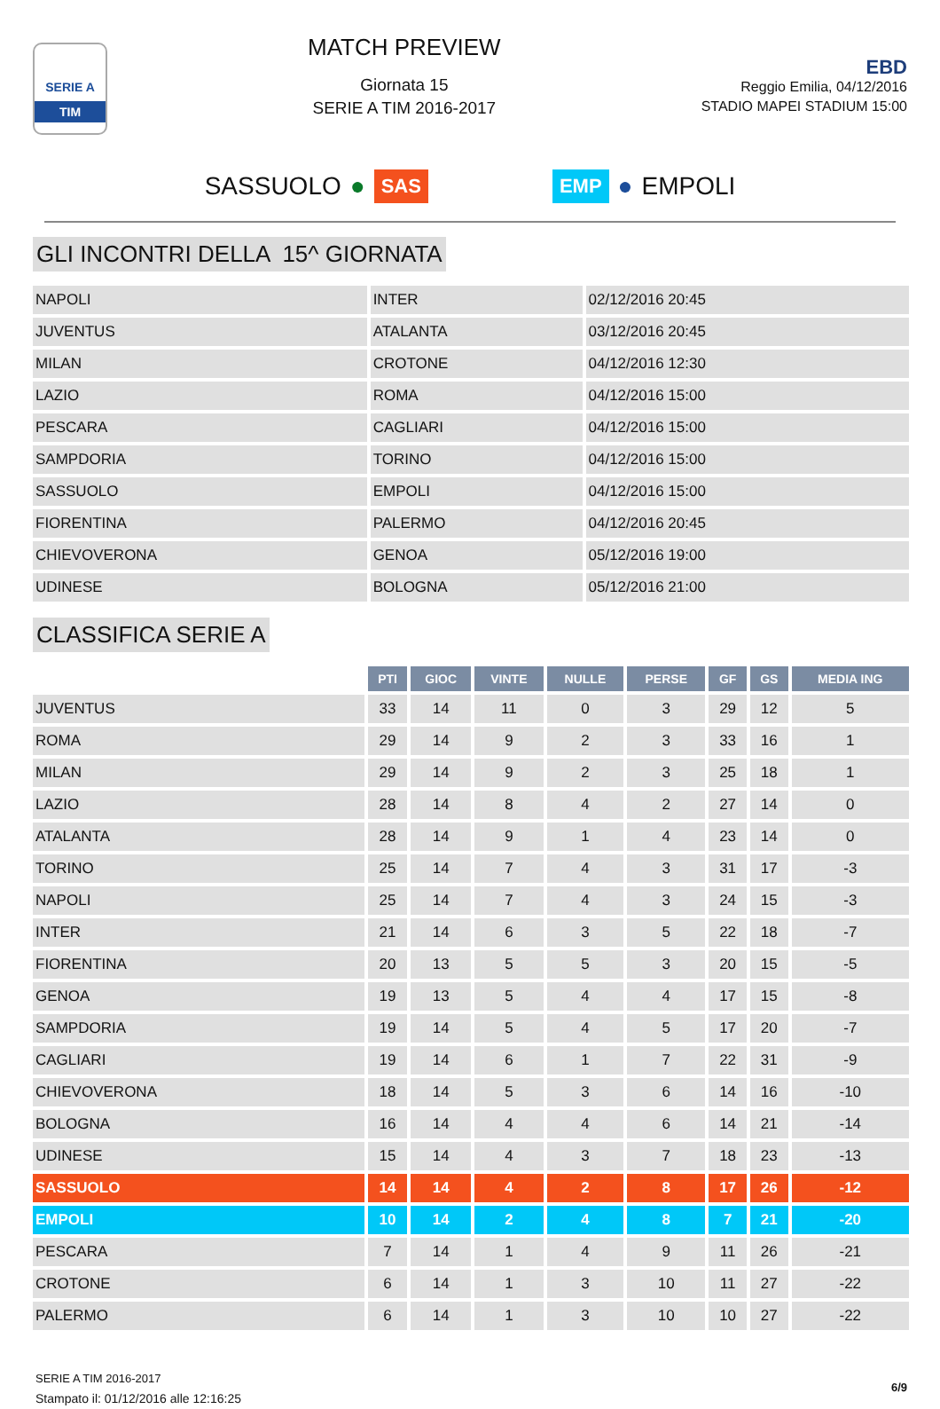SERIE A
TIM
MATCH PREVIEW
Giornata 15
SERIE A TIM 2016-2017
EBD
Reggio Emilia, 04/12/2016
STADIO MAPEI STADIUM 15:00
SASSUOLO ● SAS EMP ● EMPOLI
GLI INCONTRI DELLA 15^ GIORNATA
| NAPOLI | INTER | 02/12/2016 20:45 |
| JUVENTUS | ATALANTA | 03/12/2016 20:45 |
| MILAN | CROTONE | 04/12/2016 12:30 |
| LAZIO | ROMA | 04/12/2016 15:00 |
| PESCARA | CAGLIARI | 04/12/2016 15:00 |
| SAMPDORIA | TORINO | 04/12/2016 15:00 |
| SASSUOLO | EMPOLI | 04/12/2016 15:00 |
| FIORENTINA | PALERMO | 04/12/2016 20:45 |
| CHIEVOVERONA | GENOA | 05/12/2016 19:00 |
| UDINESE | BOLOGNA | 05/12/2016 21:00 |
CLASSIFICA SERIE A
| | PTI | GIOC | VINTE | NULLE | PERSE | GF | GS | MEDIA ING |
| --- | --- | --- | --- | --- | --- | --- | --- | --- |
| JUVENTUS | 33 | 14 | 11 | 0 | 3 | 29 | 12 | 5 |
| ROMA | 29 | 14 | 9 | 2 | 3 | 33 | 16 | 1 |
| MILAN | 29 | 14 | 9 | 2 | 3 | 25 | 18 | 1 |
| LAZIO | 28 | 14 | 8 | 4 | 2 | 27 | 14 | 0 |
| ATALANTA | 28 | 14 | 9 | 1 | 4 | 23 | 14 | 0 |
| TORINO | 25 | 14 | 7 | 4 | 3 | 31 | 17 | -3 |
| NAPOLI | 25 | 14 | 7 | 4 | 3 | 24 | 15 | -3 |
| INTER | 21 | 14 | 6 | 3 | 5 | 22 | 18 | -7 |
| FIORENTINA | 20 | 13 | 5 | 5 | 3 | 20 | 15 | -5 |
| GENOA | 19 | 13 | 5 | 4 | 4 | 17 | 15 | -8 |
| SAMPDORIA | 19 | 14 | 5 | 4 | 5 | 17 | 20 | -7 |
| CAGLIARI | 19 | 14 | 6 | 1 | 7 | 22 | 31 | -9 |
| CHIEVOVERONA | 18 | 14 | 5 | 3 | 6 | 14 | 16 | -10 |
| BOLOGNA | 16 | 14 | 4 | 4 | 6 | 14 | 21 | -14 |
| UDINESE | 15 | 14 | 4 | 3 | 7 | 18 | 23 | -13 |
| SASSUOLO | 14 | 14 | 4 | 2 | 8 | 17 | 26 | -12 |
| EMPOLI | 10 | 14 | 2 | 4 | 8 | 7 | 21 | -20 |
| PESCARA | 7 | 14 | 1 | 4 | 9 | 11 | 26 | -21 |
| CROTONE | 6 | 14 | 1 | 3 | 10 | 11 | 27 | -22 |
| PALERMO | 6 | 14 | 1 | 3 | 10 | 10 | 27 | -22 |
SERIE A TIM 2016-2017
Stampato il: 01/12/2016 alle 12:16:25
6/9